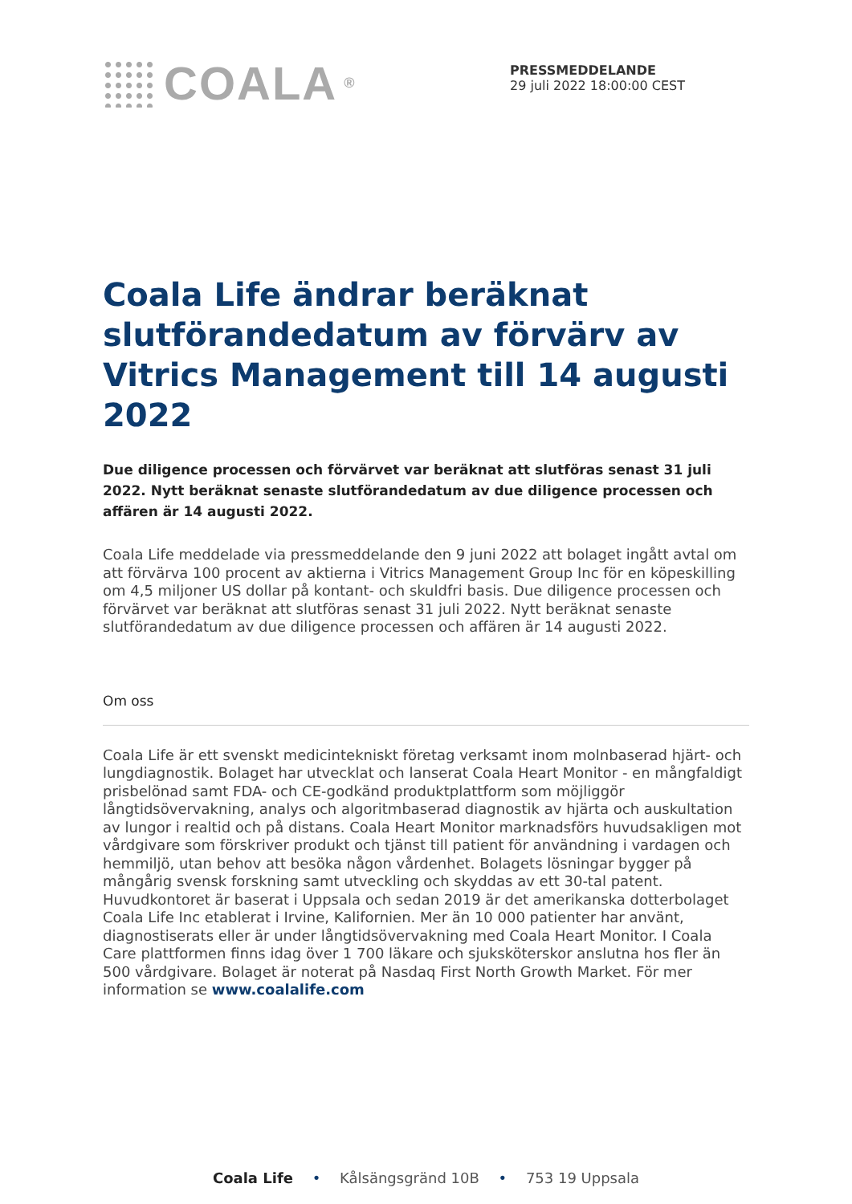COALA<sup>®</sup>
PRESSMEDDELANDE
29 juli 2022 18:00:00 CEST
Coala Life ändrar beräknat slutförandedatum av förvärv av Vitrics Management till 14 augusti 2022
Due diligence processen och förvärvet var beräknat att slutföras senast 31 juli 2022. Nytt beräknat senaste slutförandedatum av due diligence processen och affären är 14 augusti 2022.
Coala Life meddelade via pressmeddelande den 9 juni 2022 att bolaget ingått avtal om att förvärva 100 procent av aktierna i Vitrics Management Group Inc för en köpeskilling om 4,5 miljoner US dollar på kontant- och skuldfri basis. Due diligence processen och förvärvet var beräknat att slutföras senast 31 juli 2022. Nytt beräknat senaste slutförandedatum av due diligence processen och affären är 14 augusti 2022.
Om oss
Coala Life är ett svenskt medicintekniskt företag verksamt inom molnbaserad hjärt- och lungdiagnostik. Bolaget har utvecklat och lanserat Coala Heart Monitor - en mångfaldigt prisbelönad samt FDA- och CE-godkänd produktplattform som möjliggör långtidsövervakning, analys och algoritmbaserad diagnostik av hjärta och auskultation av lungor i realtid och på distans. Coala Heart Monitor marknadsförs huvudsakligen mot vårdgivare som förskriver produkt och tjänst till patient för användning i vardagen och hemmiljö, utan behov att besöka någon vårdenhet. Bolagets lösningar bygger på mångårig svensk forskning samt utveckling och skyddas av ett 30-tal patent. Huvudkontoret är baserat i Uppsala och sedan 2019 är det amerikanska dotterbolaget Coala Life Inc etablerat i Irvine, Kalifornien. Mer än 10 000 patienter har använt, diagnostiserats eller är under långtidsövervakning med Coala Heart Monitor. I Coala Care plattformen finns idag över 1 700 läkare och sjuksköterskor anslutna hos fler än 500 vårdgivare. Bolaget är noterat på Nasdaq First North Growth Market. För mer information se www.coalalife.com
Coala Life • Kålsängsgränd 10B • 753 19 Uppsala